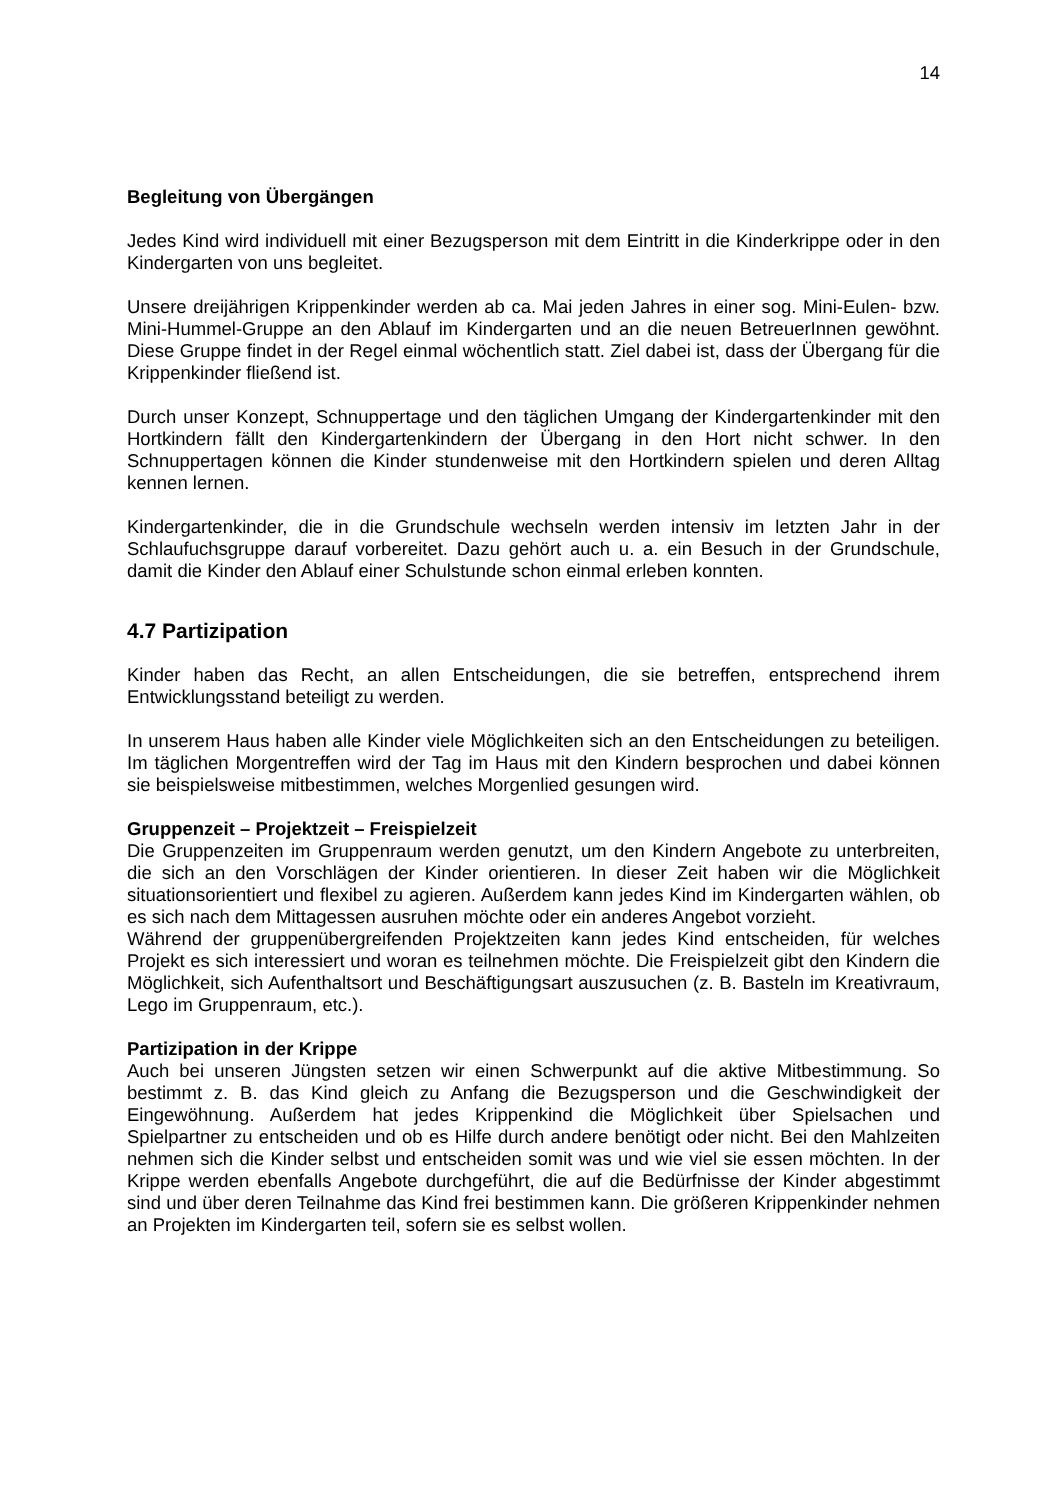14
Begleitung von Übergängen
Jedes Kind wird individuell mit einer Bezugsperson mit dem Eintritt in die Kinderkrippe oder in den Kindergarten von uns begleitet.
Unsere dreijährigen Krippenkinder werden ab ca. Mai jeden Jahres in einer sog. Mini-Eulen- bzw. Mini-Hummel-Gruppe an den Ablauf im Kindergarten und an die neuen BetreuerInnen gewöhnt. Diese Gruppe findet in der Regel einmal wöchentlich statt. Ziel dabei ist, dass der Übergang für die Krippenkinder fließend ist.
Durch unser Konzept, Schnuppertage und den täglichen Umgang der Kindergartenkinder mit den Hortkindern fällt den Kindergartenkindern der Übergang in den Hort nicht schwer. In den Schnuppertagen können die Kinder stundenweise mit den Hortkindern spielen und deren Alltag kennen lernen.
Kindergartenkinder, die in die Grundschule wechseln werden intensiv im letzten Jahr in der Schlaufuchsgruppe darauf vorbereitet. Dazu gehört auch u. a. ein Besuch in der Grundschule, damit die Kinder den Ablauf einer Schulstunde schon einmal erleben konnten.
4.7 Partizipation
Kinder haben das Recht, an allen Entscheidungen, die sie betreffen, entsprechend ihrem Entwicklungsstand beteiligt zu werden.
In unserem Haus haben alle Kinder viele Möglichkeiten sich an den Entscheidungen zu beteiligen. Im täglichen Morgentreffen wird der Tag im Haus mit den Kindern besprochen und dabei können sie beispielsweise mitbestimmen, welches Morgenlied gesungen wird.
Gruppenzeit – Projektzeit – Freispielzeit
Die Gruppenzeiten im Gruppenraum werden genutzt, um den Kindern Angebote zu unterbreiten, die sich an den Vorschlägen der Kinder orientieren. In dieser Zeit haben wir die Möglichkeit situationsorientiert und flexibel zu agieren. Außerdem kann jedes Kind im Kindergarten wählen, ob es sich nach dem Mittagessen ausruhen möchte oder ein anderes Angebot vorzieht.
Während der gruppenübergreifenden Projektzeiten kann jedes Kind entscheiden, für welches Projekt es sich interessiert und woran es teilnehmen möchte. Die Freispielzeit gibt den Kindern die Möglichkeit, sich Aufenthaltsort und Beschäftigungsart auszusuchen (z. B. Basteln im Kreativraum, Lego im Gruppenraum, etc.).
Partizipation in der Krippe
Auch bei unseren Jüngsten setzen wir einen Schwerpunkt auf die aktive Mitbestimmung. So bestimmt z. B. das Kind gleich zu Anfang die Bezugsperson und die Geschwindigkeit der Eingewöhnung. Außerdem hat jedes Krippenkind die Möglichkeit über Spielsachen und Spielpartner zu entscheiden und ob es Hilfe durch andere benötigt oder nicht. Bei den Mahlzeiten nehmen sich die Kinder selbst und entscheiden somit was und wie viel sie essen möchten. In der Krippe werden ebenfalls Angebote durchgeführt, die auf die Bedürfnisse der Kinder abgestimmt sind und über deren Teilnahme das Kind frei bestimmen kann. Die größeren Krippenkinder nehmen an Projekten im Kindergarten teil, sofern sie es selbst wollen.